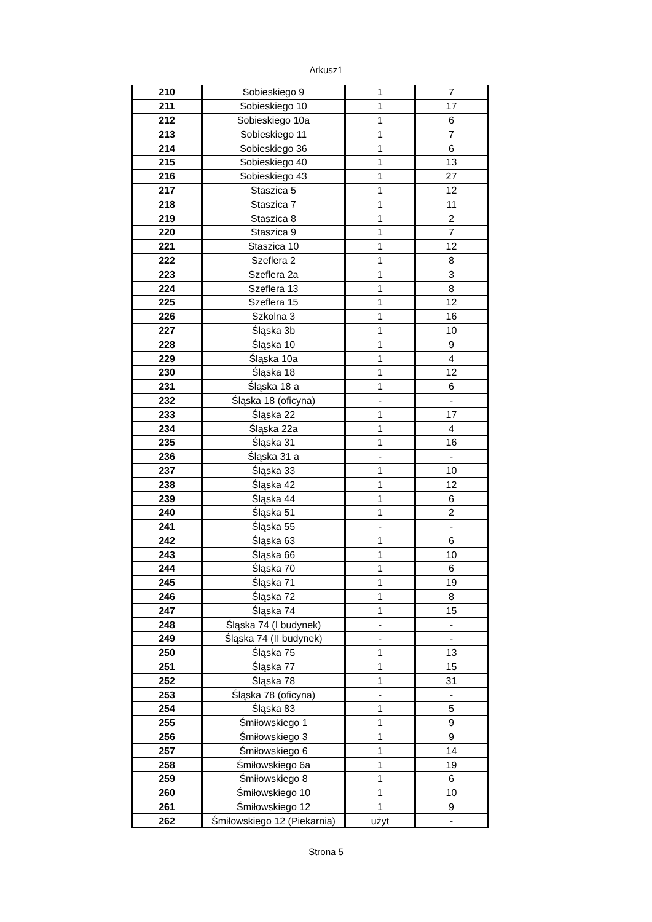Arkusz1
| 210 | Sobieskiego 9 | 1 | 7 |
| 211 | Sobieskiego 10 | 1 | 17 |
| 212 | Sobieskiego 10a | 1 | 6 |
| 213 | Sobieskiego 11 | 1 | 7 |
| 214 | Sobieskiego 36 | 1 | 6 |
| 215 | Sobieskiego 40 | 1 | 13 |
| 216 | Sobieskiego 43 | 1 | 27 |
| 217 | Staszica 5 | 1 | 12 |
| 218 | Staszica 7 | 1 | 11 |
| 219 | Staszica 8 | 1 | 2 |
| 220 | Staszica 9 | 1 | 7 |
| 221 | Staszica 10 | 1 | 12 |
| 222 | Szeflera 2 | 1 | 8 |
| 223 | Szeflera 2a | 1 | 3 |
| 224 | Szeflera 13 | 1 | 8 |
| 225 | Szeflera 15 | 1 | 12 |
| 226 | Szkolna 3 | 1 | 16 |
| 227 | Śląska 3b | 1 | 10 |
| 228 | Śląska 10 | 1 | 9 |
| 229 | Śląska 10a | 1 | 4 |
| 230 | Śląska 18 | 1 | 12 |
| 231 | Śląska 18 a | 1 | 6 |
| 232 | Śląska 18 (oficyna) | - | - |
| 233 | Śląska 22 | 1 | 17 |
| 234 | Śląska 22a | 1 | 4 |
| 235 | Śląska 31 | 1 | 16 |
| 236 | Śląska 31 a | - | - |
| 237 | Śląska 33 | 1 | 10 |
| 238 | Śląska 42 | 1 | 12 |
| 239 | Śląska 44 | 1 | 6 |
| 240 | Śląska 51 | 1 | 2 |
| 241 | Śląska 55 | - | - |
| 242 | Śląska 63 | 1 | 6 |
| 243 | Śląska 66 | 1 | 10 |
| 244 | Śląska 70 | 1 | 6 |
| 245 | Śląska 71 | 1 | 19 |
| 246 | Śląska 72 | 1 | 8 |
| 247 | Śląska 74 | 1 | 15 |
| 248 | Śląska 74 (I budynek) | - | - |
| 249 | Śląska 74 (II budynek) | - | - |
| 250 | Śląska 75 | 1 | 13 |
| 251 | Śląska 77 | 1 | 15 |
| 252 | Śląska 78 | 1 | 31 |
| 253 | Śląska 78 (oficyna) | - | - |
| 254 | Śląska 83 | 1 | 5 |
| 255 | Śmiłowskiego 1 | 1 | 9 |
| 256 | Śmiłowskiego 3 | 1 | 9 |
| 257 | Śmiłowskiego 6 | 1 | 14 |
| 258 | Śmiłowskiego 6a | 1 | 19 |
| 259 | Śmiłowskiego 8 | 1 | 6 |
| 260 | Śmiłowskiego 10 | 1 | 10 |
| 261 | Śmiłowskiego 12 | 1 | 9 |
| 262 | Śmiłowskiego 12 (Piekarnia) | użyt | - |
Strona 5